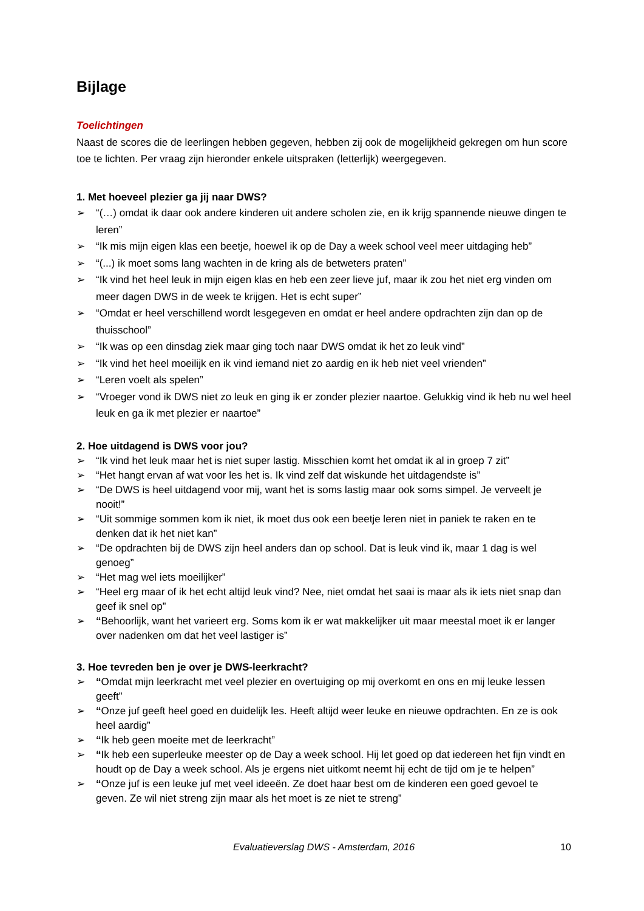Bijlage
Toelichtingen
Naast de scores die de leerlingen hebben gegeven, hebben zij ook de mogelijkheid gekregen om hun score toe te lichten. Per vraag zijn hieronder enkele uitspraken (letterlijk) weergegeven.
1. Met hoeveel plezier ga jij naar DWS?
➢ “(…) omdat ik daar ook andere kinderen uit andere scholen zie, en ik krijg spannende nieuwe dingen te leren”
➢ “Ik mis mijn eigen klas een beetje, hoewel ik op de Day a week school veel meer uitdaging heb”
➢ “(...) ik moet soms lang wachten in de kring als de betweters praten”
➢ “Ik vind het heel leuk in mijn eigen klas en heb een zeer lieve juf, maar ik zou het niet erg vinden om meer dagen DWS in de week te krijgen. Het is echt super”
➢ “Omdat er heel verschillend wordt lesgegeven en omdat er heel andere opdrachten zijn dan op de thuisschool”
➢ “Ik was op een dinsdag ziek maar ging toch naar DWS omdat ik het zo leuk vind”
➢ “Ik vind het heel moeilijk en ik vind iemand niet zo aardig en ik heb niet veel vrienden”
➢ “Leren voelt als spelen”
➢ “Vroeger vond ik DWS niet zo leuk en ging ik er zonder plezier naartoe. Gelukkig vind ik heb nu wel heel leuk en ga ik met plezier er naartoe”
2. Hoe uitdagend is DWS voor jou?
➢ “Ik vind het leuk maar het is niet super lastig. Misschien komt het omdat ik al in groep 7 zit”
➢ “Het hangt ervan af wat voor les het is. Ik vind zelf dat wiskunde het uitdagendste is”
➢ “De DWS is heel uitdagend voor mij, want het is soms lastig maar ook soms simpel. Je verveelt je nooit!”
➢ “Uit sommige sommen kom ik niet, ik moet dus ook een beetje leren niet in paniek te raken en te denken dat ik het niet kan”
➢ “De opdrachten bij de DWS zijn heel anders dan op school. Dat is leuk vind ik, maar 1 dag is wel genoeg”
➢ “Het mag wel iets moeilijker”
➢ “Heel erg maar of ik het echt altijd leuk vind? Nee, niet omdat het saai is maar als ik iets niet snap dan geef ik snel op”
➢ “Behoorlijk, want het varieert erg. Soms kom ik er wat makkelijker uit maar meestal moet ik er langer over nadenken om dat het veel lastiger is”
3. Hoe tevreden ben je over je DWS-leerkracht?
➢ “Omdat mijn leerkracht met veel plezier en overtuiging op mij overkomt en ons en mij leuke lessen geeft”
➢ “Onze juf geeft heel goed en duidelijk les. Heeft altijd weer leuke en nieuwe opdrachten. En ze is ook heel aardig”
➢ “Ik heb geen moeite met de leerkracht”
➢ “Ik heb een superleuke meester op de Day a week school. Hij let goed op dat iedereen het fijn vindt en houdt op de Day a week school. Als je ergens niet uitkomt neemt hij echt de tijd om je te helpen”
➢ “Onze juf is een leuke juf met veel ideeën. Ze doet haar best om de kinderen een goed gevoel te geven. Ze wil niet streng zijn maar als het moet is ze niet te streng”
Evaluatieverslag DWS - Amsterdam, 2016 10